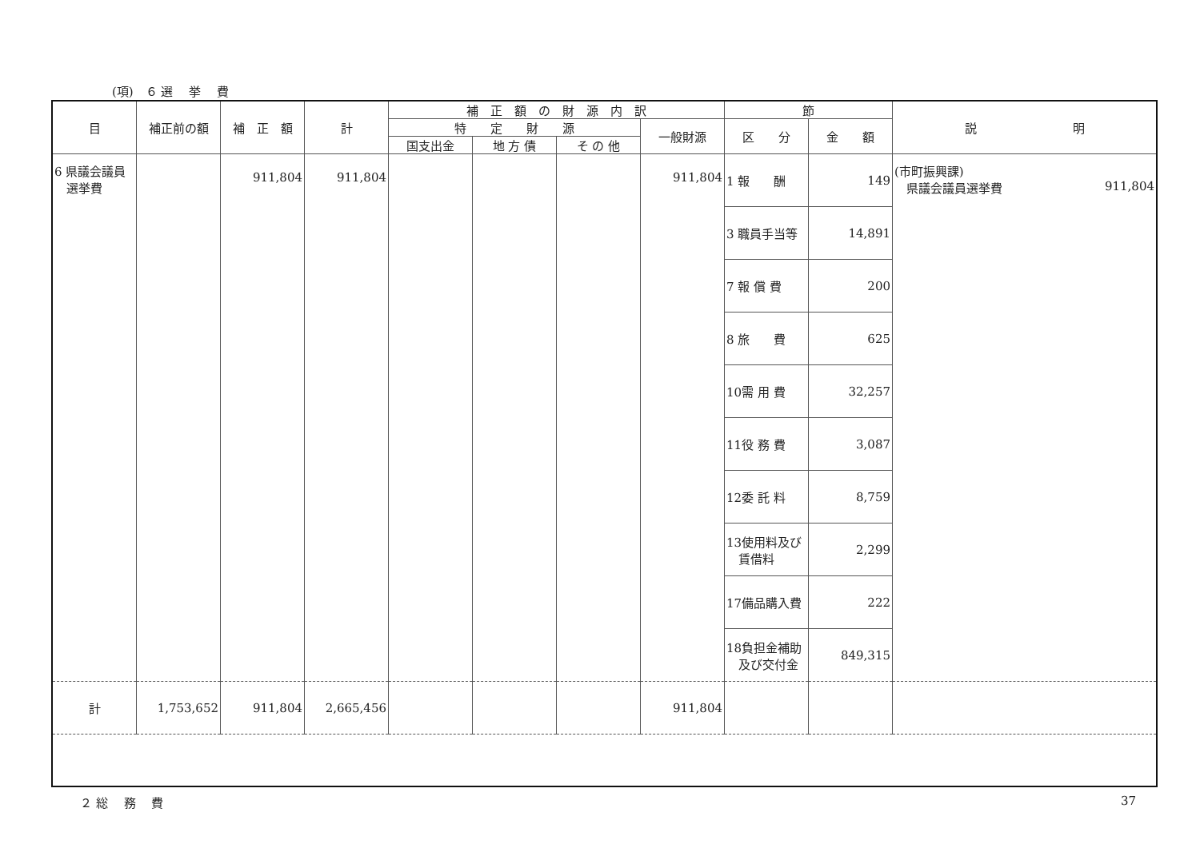(項)　６ 選　 挙　 費
| 目 | 補正前の額 | 補 正 額 | 計 | 補 正 額 の 財 源 内 訳 | | | | 節 | | 説 明 |
| --- | --- | --- | --- | --- | --- | --- | --- | --- | --- | --- |
| | | | | 特 定 財 源 | | | 一般財源 | 区 分 | 金 額 | |
| | | | | 国支出金 | 地 方 債 | そ の 他 | | | | |
| 6 県議会議員 選挙費 | | 911,804 | 911,804 | | | | 911,804 | 1 報 酬 | 149 | (市町振興課) 県議会議員選挙費 911,804 |
| | | | | | | | | 3 職員手当等 | 14,891 | |
| | | | | | | | | 7 報 償 費 | 200 | |
| | | | | | | | | 8 旅 費 | 625 | |
| | | | | | | | | 10需 用 費 | 32,257 | |
| | | | | | | | | 11役 務 費 | 3,087 | |
| | | | | | | | | 12委 託 料 | 8,759 | |
| | | | | | | | | 13使用料及び 賃借料 | 2,299 | |
| | | | | | | | | 17備品購入費 | 222 | |
| | | | | | | | | 18負担金補助 及び交付金 | 849,315 | |
| 計 | 1,753,652 | 911,804 | 2,665,456 | | | | 911,804 | | | |
２ 総　 務　 費 37